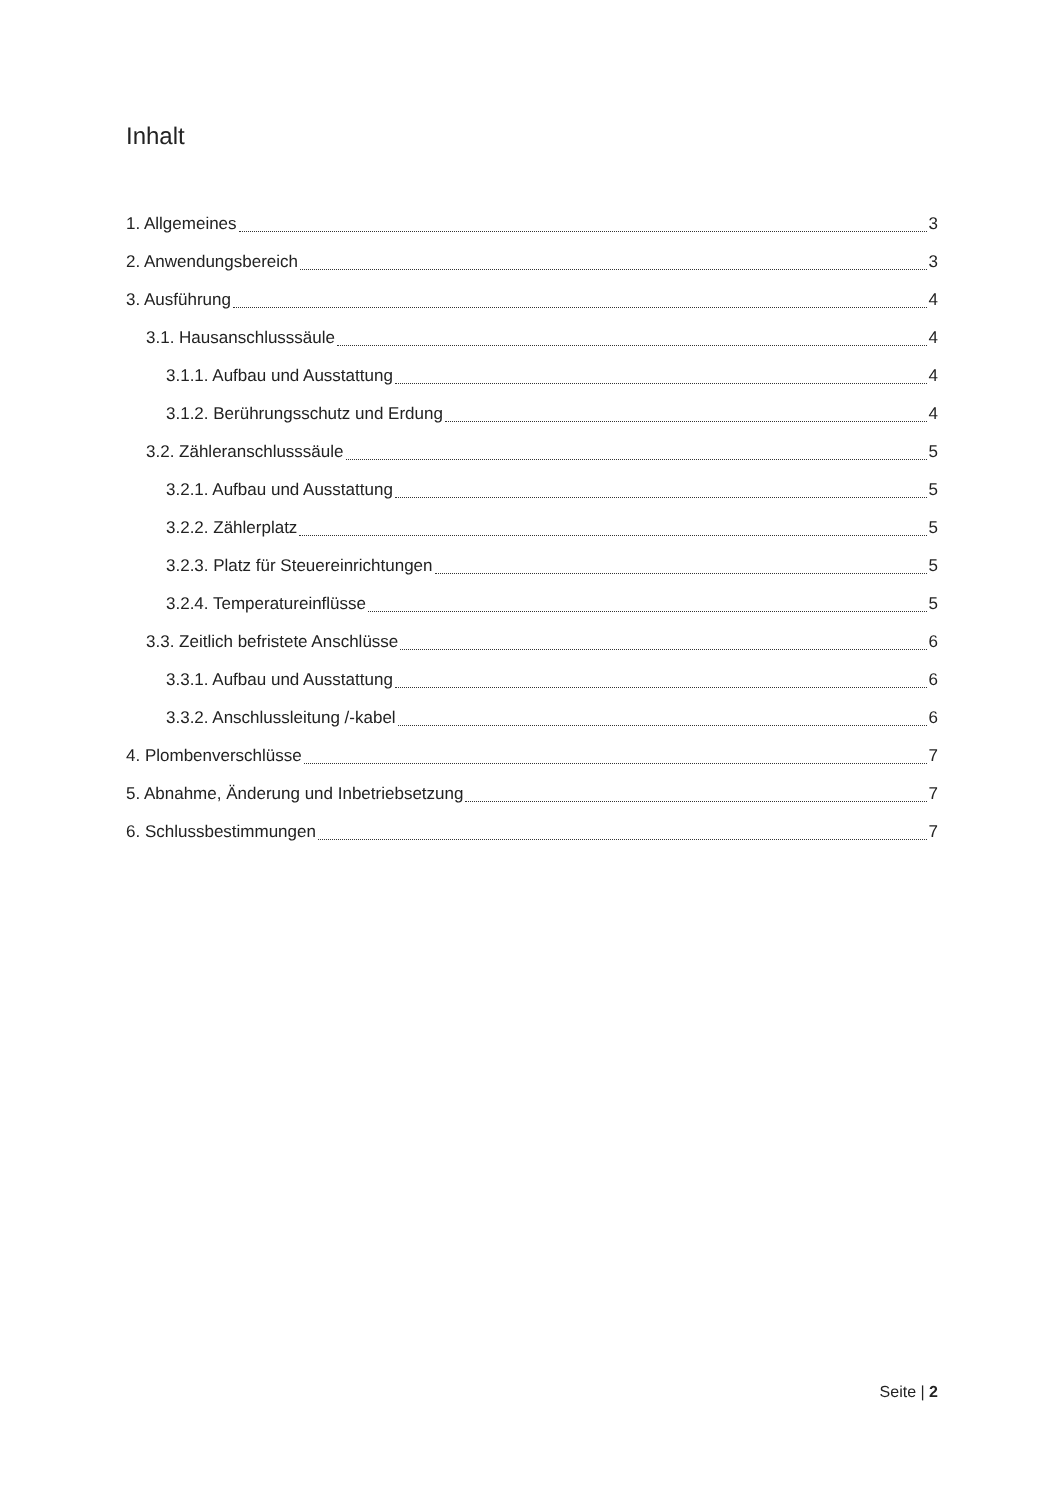Inhalt
1. Allgemeines 3
2. Anwendungsbereich 3
3. Ausführung 4
3.1. Hausanschlusssäule 4
3.1.1. Aufbau und Ausstattung 4
3.1.2. Berührungsschutz und Erdung 4
3.2. Zähleranschlusssäule 5
3.2.1. Aufbau und Ausstattung 5
3.2.2. Zählerplatz 5
3.2.3. Platz für Steuereinrichtungen 5
3.2.4. Temperatureinflüsse 5
3.3. Zeitlich befristete Anschlüsse 6
3.3.1. Aufbau und Ausstattung 6
3.3.2. Anschlussleitung /-kabel 6
4. Plombenverschlüsse 7
5. Abnahme, Änderung und Inbetriebsetzung 7
6. Schlussbestimmungen 7
Seite | 2